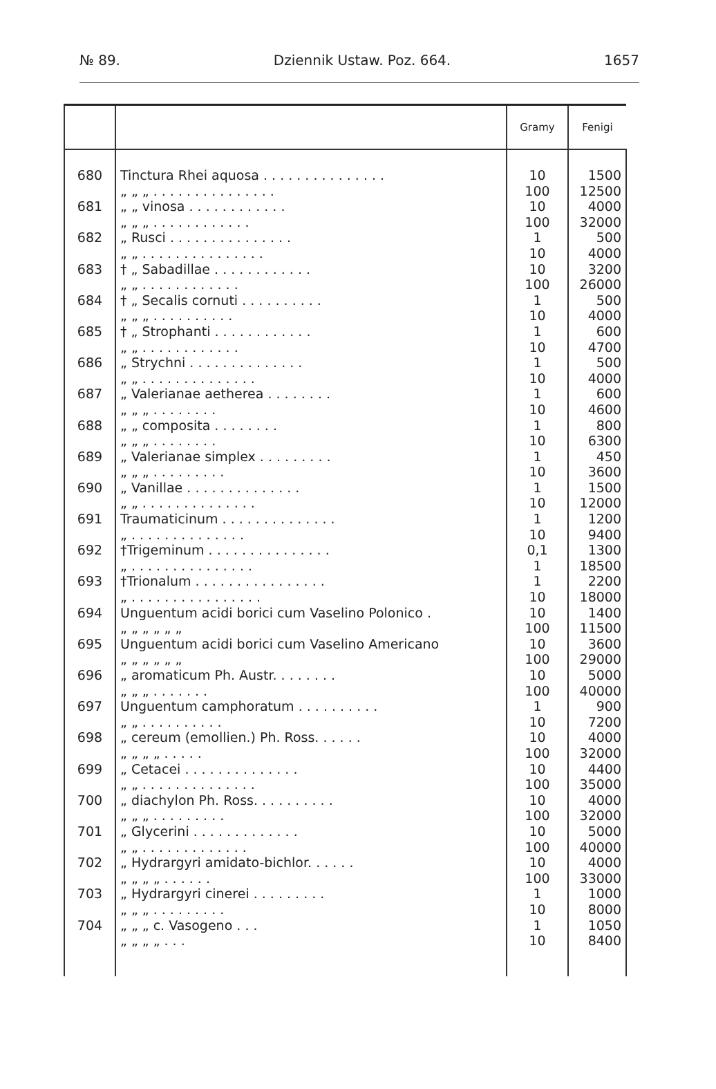№ 89. Dziennik Ustaw. Poz. 664. 1657
| | | Gramy | Fenigi |
| --- | --- | --- | --- |
| 680 | Tinctura Rhei aquosa . . . . . . . . . . . . . . . „ „ „ . . . . . . . . . . . . . . . | 10 100 | 1500 12500 |
| 681 | „ „ vinosa . . . . . . . . . . . . „ „ „ . . . . . . . . . . . . | 10 100 | 4000 32000 |
| 682 | „ Rusci . . . . . . . . . . . . . . . „ „ . . . . . . . . . . . . . . . | 1 10 | 500 4000 |
| 683 | † „ Sabadillae . . . . . . . . . . . . „ „ . . . . . . . . . . . . | 10 100 | 3200 26000 |
| 684 | † „ Secalis cornuti . . . . . . . . . . „ „ „ . . . . . . . . . . | 1 10 | 500 4000 |
| 685 | † „ Strophanti . . . . . . . . . . . . „ „ . . . . . . . . . . . . | 1 10 | 600 4700 |
| 686 | „ Strychni . . . . . . . . . . . . . . „ „ . . . . . . . . . . . . . . | 1 10 | 500 4000 |
| 687 | „ Valerianae aetherea . . . . . . . . „ „ „ . . . . . . . . | 1 10 | 600 4600 |
| 688 | „ „ composita . . . . . . . . „ „ „ . . . . . . . . | 1 10 | 800 6300 |
| 689 | „ Valerianae simplex . . . . . . . . . „ „ „ . . . . . . . . . | 1 10 | 450 3600 |
| 690 | „ Vanillae . . . . . . . . . . . . . . „ „ . . . . . . . . . . . . . . | 1 10 | 1500 12000 |
| 691 | Traumaticinum . . . . . . . . . . . . . . „ . . . . . . . . . . . . . . | 1 10 | 1200 9400 |
| 692 | †Trigeminum . . . . . . . . . . . . . . . „ . . . . . . . . . . . . . . . | 0,1 1 | 1300 18500 |
| 693 | †Trionalum . . . . . . . . . . . . . . . . „ . . . . . . . . . . . . . . . . | 1 10 | 2200 18000 |
| 694 | Unguentum acidi borici cum Vaselino Polonico . „ „ „ „ „ „ | 10 100 | 1400 11500 |
| 695 | Unguentum acidi borici cum Vaselino Americano „ „ „ „ „ „ | 10 100 | 3600 29000 |
| 696 | „ aromaticum Ph. Austr. . . . . . . . „ „ „ . . . . . . . | 10 100 | 5000 40000 |
| 697 | Unguentum camphoratum . . . . . . . . . . „ „ . . . . . . . . . . | 1 10 | 900 7200 |
| 698 | „ cereum (emollien.) Ph. Ross. . . . . . „ „ „ „ . . . . . | 10 100 | 4000 32000 |
| 699 | „ Cetacei . . . . . . . . . . . . . . „ „ . . . . . . . . . . . . . . | 10 100 | 4400 35000 |
| 700 | „ diachylon Ph. Ross. . . . . . . . . . „ „ „ . . . . . . . . . | 10 100 | 4000 32000 |
| 701 | „ Glycerini . . . . . . . . . . . . . „ „ . . . . . . . . . . . . . | 10 100 | 5000 40000 |
| 702 | „ Hydrargyri amidato-bichlor. . . . . . „ „ „ „ . . . . . . | 10 100 | 4000 33000 |
| 703 | „ Hydrargyri cinerei . . . . . . . . . „ „ „ . . . . . . . . . | 1 10 | 1000 8000 |
| 704 | „ „ „ c. Vasogeno . . . „ „ „ „ . . . | 1 10 | 1050 8400 |